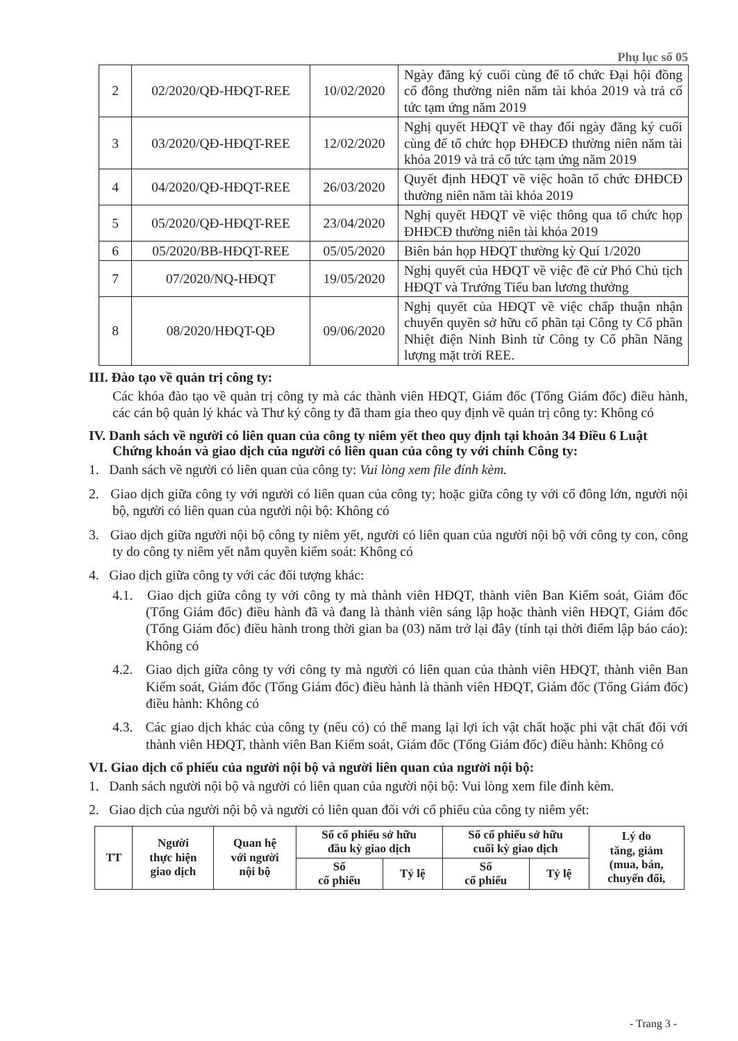Phụ lục số 05
| 2 | 02/2020/QĐ-HĐQT-REE | 10/02/2020 | Ngày đăng ký cuối cùng để tổ chức Đại hội đồng cổ đông thường niên năm tài khóa 2019 và trả cổ tức tạm ứng năm 2019 |
| 3 | 03/2020/QĐ-HĐQT-REE | 12/02/2020 | Nghị quyết HĐQT về thay đổi ngày đăng ký cuối cùng để tổ chức họp ĐHĐCĐ thường niên năm tài khóa 2019 và trả cổ tức tạm ứng năm 2019 |
| 4 | 04/2020/QĐ-HĐQT-REE | 26/03/2020 | Quyết định HĐQT về việc hoãn tổ chức ĐHĐCĐ thường niên năm tài khóa 2019 |
| 5 | 05/2020/QĐ-HĐQT-REE | 23/04/2020 | Nghị quyết HĐQT về việc thông qua tổ chức họp ĐHĐCĐ thường niên tài khóa 2019 |
| 6 | 05/2020/BB-HĐQT-REE | 05/05/2020 | Biên bản họp HĐQT thường kỳ Quí 1/2020 |
| 7 | 07/2020/NQ-HĐQT | 19/05/2020 | Nghị quyết của HĐQT về việc đề cử Phó Chủ tịch HĐQT và Trưởng Tiểu ban lương thưởng |
| 8 | 08/2020/HĐQT-QĐ | 09/06/2020 | Nghị quyết của HĐQT về việc chấp thuận nhận chuyển quyền sở hữu cổ phần tại Công ty Cổ phần Nhiệt điện Ninh Bình từ Công ty Cổ phần Năng lượng mặt trời REE. |
III. Đào tạo về quản trị công ty:
Các khóa đào tạo về quản trị công ty mà các thành viên HĐQT, Giám đốc (Tổng Giám đốc) điều hành, các cán bộ quản lý khác và Thư ký công ty đã tham gia theo quy định về quản trị công ty: Không có
IV. Danh sách về người có liên quan của công ty niêm yết theo quy định tại khoản 34 Điều 6 Luật Chứng khoán và giao dịch của người có liên quan của công ty với chính Công ty:
1. Danh sách về người có liên quan của công ty: Vui lòng xem file đính kèm.
2. Giao dịch giữa công ty với người có liên quan của công ty; hoặc giữa công ty với cổ đông lớn, người nội bộ, người có liên quan của người nội bộ: Không có
3. Giao dịch giữa người nội bộ công ty niêm yết, người có liên quan của người nội bộ với công ty con, công ty do công ty niêm yết nắm quyền kiểm soát: Không có
4. Giao dịch giữa công ty với các đối tượng khác:
4.1. Giao dịch giữa công ty với công ty mà thành viên HĐQT, thành viên Ban Kiểm soát, Giám đốc (Tổng Giám đốc) điều hành đã và đang là thành viên sáng lập hoặc thành viên HĐQT, Giám đốc (Tổng Giám đốc) điều hành trong thời gian ba (03) năm trở lại đây (tính tại thời điểm lập báo cáo): Không có
4.2. Giao dịch giữa công ty với công ty mà người có liên quan của thành viên HĐQT, thành viên Ban Kiểm soát, Giám đốc (Tổng Giám đốc) điều hành là thành viên HĐQT, Giám đốc (Tổng Giám đốc) điều hành: Không có
4.3. Các giao dịch khác của công ty (nếu có) có thể mang lại lợi ích vật chất hoặc phi vật chất đối với thành viên HĐQT, thành viên Ban Kiểm soát, Giám đốc (Tổng Giám đốc) điều hành: Không có
VI. Giao dịch cổ phiếu của người nội bộ và người liên quan của người nội bộ:
1. Danh sách người nội bộ và người có liên quan của người nội bộ: Vui lòng xem file đính kèm.
2. Giao dịch của người nội bộ và người có liên quan đối với cổ phiếu của công ty niêm yết:
| TT | Người thực hiện giao dịch | Quan hệ với người nội bộ | Số cổ phiếu sở hữu đầu kỳ giao dịch | | Số cổ phiếu sở hữu cuối kỳ giao dịch | | Lý do tăng, giảm (mua, bán, chuyển đổi, |
| --- | --- | --- | --- | --- | --- | --- | --- |
| | | | Số cổ phiếu | Tỷ lệ | Số cổ phiếu | Tỷ lệ | |
- Trang 3 -